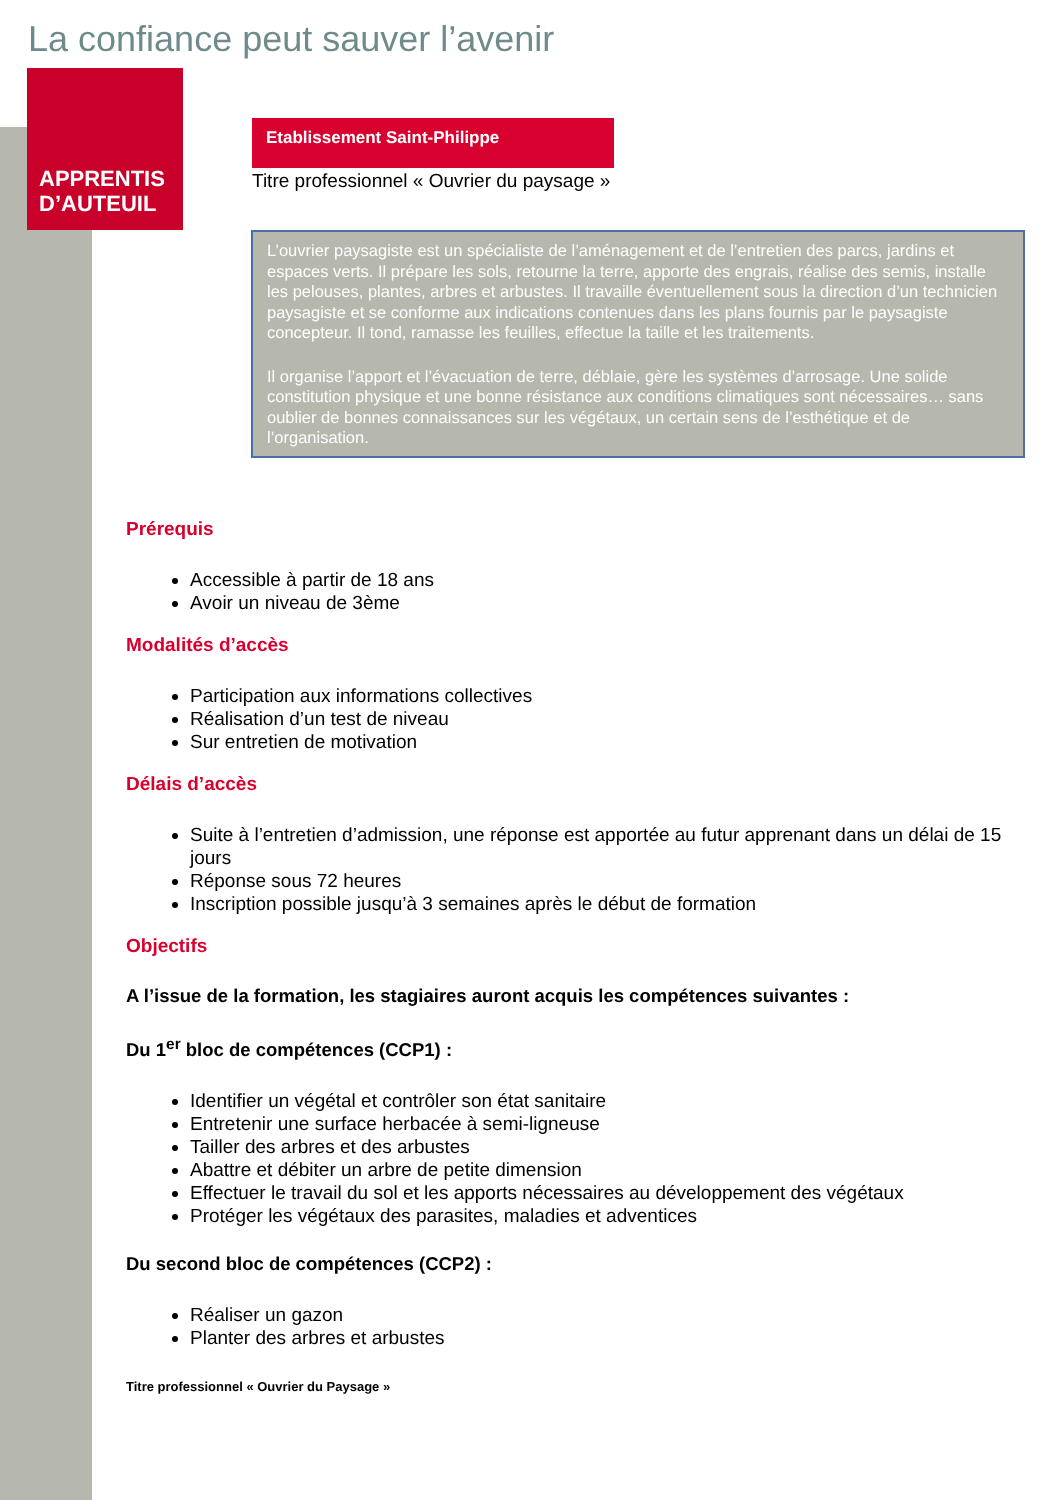La confiance peut sauver l’avenir
APPRENTIS
D’AUTEUIL
Etablissement Saint-Philippe
Titre professionnel « Ouvrier du paysage »
L’ouvrier paysagiste est un spécialiste de l’aménagement et de l’entretien des parcs, jardins et espaces verts. Il prépare les sols, retourne la terre, apporte des engrais, réalise des semis, installe les pelouses, plantes, arbres et arbustes. Il travaille éventuellement sous la direction d’un technicien paysagiste et se conforme aux indications contenues dans les plans fournis par le paysagiste concepteur. Il tond, ramasse les feuilles, effectue la taille et les traitements.
Il organise l’apport et l’évacuation de terre, déblaie, gère les systèmes d’arrosage. Une solide constitution physique et une bonne résistance aux conditions climatiques sont nécessaires… sans oublier de bonnes connaissances sur les végétaux, un certain sens de l’esthétique et de l’organisation.
Prérequis
Accessible à partir de 18 ans
Avoir un niveau de 3ème
Modalités d’accès
Participation aux informations collectives
Réalisation d’un test de niveau
Sur entretien de motivation
Délais d’accès
Suite à l’entretien d’admission, une réponse est apportée au futur apprenant dans un délai de 15 jours
Réponse sous 72 heures
Inscription possible jusqu’à 3 semaines après le début de formation
Objectifs
A l’issue de la formation, les stagiaires auront acquis les compétences suivantes :
Du 1<sup>er</sup> bloc de compétences (CCP1) :
Identifier un végétal et contrôler son état sanitaire
Entretenir une surface herbacée à semi-ligneuse
Tailler des arbres et des arbustes
Abattre et débiter un arbre de petite dimension
Effectuer le travail du sol et les apports nécessaires au développement des végétaux
Protéger les végétaux des parasites, maladies et adventices
Du second bloc de compétences (CCP2) :
Réaliser un gazon
Planter des arbres et arbustes
Titre professionnel « Ouvrier du Paysage »